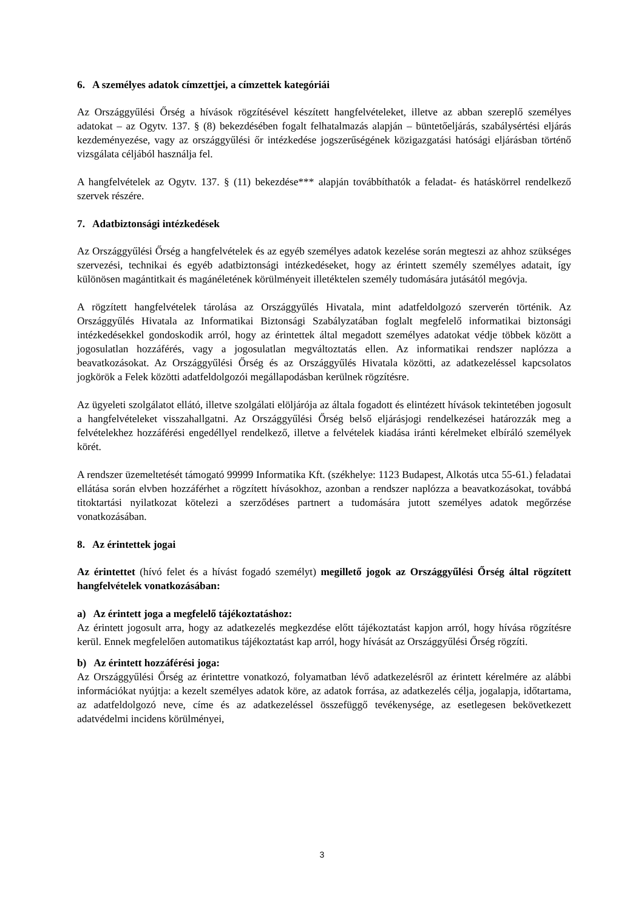6. A személyes adatok címzettjei, a címzettek kategóriái
Az Országgyűlési Őrség a hívások rögzítésével készített hangfelvételeket, illetve az abban szereplő személyes adatokat – az Ogytv. 137. § (8) bekezdésében fogalt felhatalmazás alapján – büntetőeljárás, szabálysértési eljárás kezdeményezése, vagy az országgyűlési őr intézkedése jogszerűségének közigazgatási hatósági eljárásban történő vizsgálata céljából használja fel.
A hangfelvételek az Ogytv. 137. § (11) bekezdése*** alapján továbbíthatók a feladat- és hatáskörrel rendelkező szervek részére.
7. Adatbiztonsági intézkedések
Az Országgyűlési Őrség a hangfelvételek és az egyéb személyes adatok kezelése során megteszi az ahhoz szükséges szervezési, technikai és egyéb adatbiztonsági intézkedéseket, hogy az érintett személy személyes adatait, így különösen magántitkait és magánéletének körülményeit illetéktelen személy tudomására jutásától megóvja.
A rögzített hangfelvételek tárolása az Országgyűlés Hivatala, mint adatfeldolgozó szerverén történik. Az Országgyűlés Hivatala az Informatikai Biztonsági Szabályzatában foglalt megfelelő informatikai biztonsági intézkedésekkel gondoskodik arról, hogy az érintettek által megadott személyes adatokat védje többek között a jogosulatlan hozzáférés, vagy a jogosulatlan megváltoztatás ellen. Az informatikai rendszer naplózza a beavatkozásokat. Az Országgyűlési Őrség és az Országgyűlés Hivatala közötti, az adatkezeléssel kapcsolatos jogkörök a Felek közötti adatfeldolgozói megállapodásban kerülnek rögzítésre.
Az ügyeleti szolgálatot ellátó, illetve szolgálati elöljárója az általa fogadott és elintézett hívások tekintetében jogosult a hangfelvételeket visszahallgatni. Az Országgyűlési Őrség belső eljárásjogi rendelkezései határozzák meg a felvételekhez hozzáférési engedéllyel rendelkező, illetve a felvételek kiadása iránti kérelmeket elbíráló személyek körét.
A rendszer üzemeltetését támogató 99999 Informatika Kft. (székhelye: 1123 Budapest, Alkotás utca 55-61.) feladatai ellátása során elvben hozzáférhet a rögzített hívásokhoz, azonban a rendszer naplózza a beavatkozásokat, továbbá titoktartási nyilatkozat kötelezi a szerződéses partnert a tudomására jutott személyes adatok megőrzése vonatkozásában.
8. Az érintettek jogai
Az érintettet (hívó felet és a hívást fogadó személyt) megillető jogok az Országgyűlési Őrség által rögzített hangfelvételek vonatkozásában:
a) Az érintett joga a megfelelő tájékoztatáshoz:
Az érintett jogosult arra, hogy az adatkezelés megkezdése előtt tájékoztatást kapjon arról, hogy hívása rögzítésre kerül. Ennek megfelelően automatikus tájékoztatást kap arról, hogy hívását az Országgyűlési Őrség rögzíti.
b) Az érintett hozzáférési joga:
Az Országgyűlési Őrség az érintettre vonatkozó, folyamatban lévő adatkezelésről az érintett kérelmére az alábbi információkat nyújtja: a kezelt személyes adatok köre, az adatok forrása, az adatkezelés célja, jogalapja, időtartama, az adatfeldolgozó neve, címe és az adatkezeléssel összefüggő tevékenysége, az esetlegesen bekövetkezett adatvédelmi incidens körülményei,
3